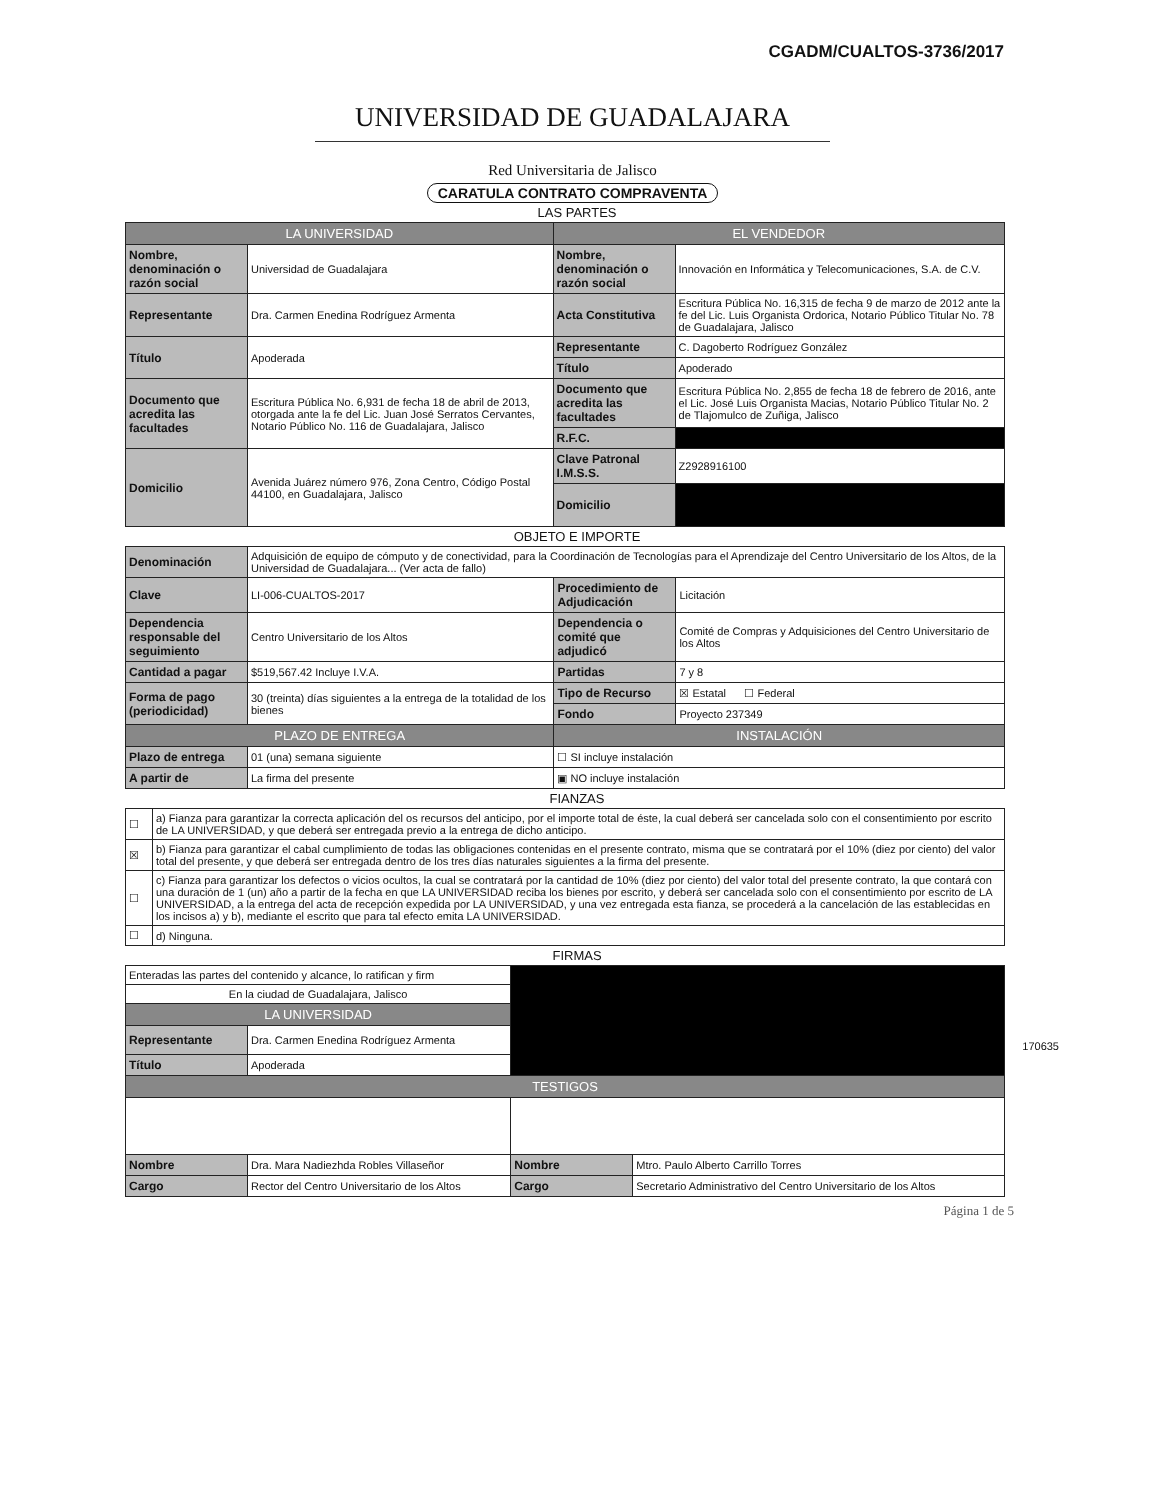CGADM/CUALTOS-3736/2017
UNIVERSIDAD DE GUADALAJARA
Red Universitaria de Jalisco
CARATULA CONTRATO COMPRAVENTA
LAS PARTES
| LA UNIVERSIDAD | | EL VENDEDOR | |
| --- | --- | --- | --- |
| Nombre, denominación o razón social | Universidad de Guadalajara | Nombre, denominación o razón social | Innovación en Informática y Telecomunicaciones, S.A. de C.V. |
| Representante | Dra. Carmen Enedina Rodríguez Armenta | Acta Constitutiva | Escritura Pública No. 16,315 de fecha 9 de marzo de 2012 ante la fe del Lic. Luis Organista Ordorica, Notario Público Titular No. 78 de Guadalajara, Jalisco |
| Título | Apoderada | Representante | C. Dagoberto Rodríguez González |
| | | Título | Apoderado |
| Documento que acredita las facultades | Escritura Pública No. 6,931 de fecha 18 de abril de 2013, otorgada ante la fe del Lic. Juan José Serratos Cervantes, Notario Público No. 116 de Guadalajara, Jalisco | Documento que acredita las facultades | Escritura Pública No. 2,855 de fecha 18 de febrero de 2016, ante el Lic. José Luis Organista Macias, Notario Público Titular No. 2 de Tlajomulco de Zuñiga, Jalisco |
| | | R.F.C. | |
| Domicilio | Avenida Juárez número 976, Zona Centro, Código Postal 44100, en Guadalajara, Jalisco | Clave Patronal I.M.S.S. | Z2928916100 |
| | | Domicilio | |
OBJETO E IMPORTE
| Denominación | Adquisición de equipo de cómputo y de conectividad, para la Coordinación de Tecnologías para el Aprendizaje del Centro Universitario de los Altos, de la Universidad de Guadalajara... (Ver acta de fallo) | | |
| Clave | LI-006-CUALTOS-2017 | Procedimiento de Adjudicación | Licitación |
| Dependencia responsable del seguimiento | Centro Universitario de los Altos | Dependencia o comité que adjudicó | Comité de Compras y Adquisiciones del Centro Universitario de los Altos |
| Cantidad a pagar | $519,567.42 Incluye I.V.A. | Partidas | 7 y 8 |
| Forma de pago (periodicidad) | 30 (treinta) días siguientes a la entrega de la totalidad de los bienes | Tipo de Recurso | ☒ Estatal ☐ Federal |
| | | Fondo | Proyecto 237349 |
| PLAZO DE ENTREGA | | INSTALACIÓN | |
| Plazo de entrega | 01 (una) semana siguiente | ☐ SI incluye instalación | |
| A partir de | La firma del presente | ▣ NO incluye instalación | |
FIANZAS
| ☐ | a) Fianza para garantizar la correcta aplicación del os recursos del anticipo, por el importe total de éste, la cual deberá ser cancelada solo con el consentimiento por escrito de LA UNIVERSIDAD, y que deberá ser entregada previo a la entrega de dicho anticipo. |
| ☒ | b) Fianza para garantizar el cabal cumplimiento de todas las obligaciones contenidas en el presente contrato, misma que se contratará por el 10% (diez por ciento) del valor total del presente, y que deberá ser entregada dentro de los tres días naturales siguientes a la firma del presente. |
| ☐ | c) Fianza para garantizar los defectos o vicios ocultos, la cual se contratará por la cantidad de 10% (diez por ciento) del valor total del presente contrato, la que contará con una duración de 1 (un) año a partir de la fecha en que LA UNIVERSIDAD reciba los bienes por escrito, y deberá ser cancelada solo con el consentimiento por escrito de LA UNIVERSIDAD, a la entrega del acta de recepción expedida por LA UNIVERSIDAD, y una vez entregada esta fianza, se procederá a la cancelación de las establecidas en los incisos a) y b), mediante el escrito que para tal efecto emita LA UNIVERSIDAD. |
| ☐ | d) Ninguna. |
FIRMAS
| Enteradas las partes del contenido y alcance, lo ratifican y firm | | | |
| En la ciudad de Guadalajara, Jalisco | | | |
| LA UNIVERSIDAD | | | |
| Representante | Dra. Carmen Enedina Rodríguez Armenta | | |
| Título | Apoderada | | |
| TESTIGOS | | | |
| Nombre | Dra. Mara Nadiezhda Robles Villaseñor | Nombre | Mtro. Paulo Alberto Carrillo Torres |
| Cargo | Rector del Centro Universitario de los Altos | Cargo | Secretario Administrativo del Centro Universitario de los Altos |
Página 1 de 5
170635